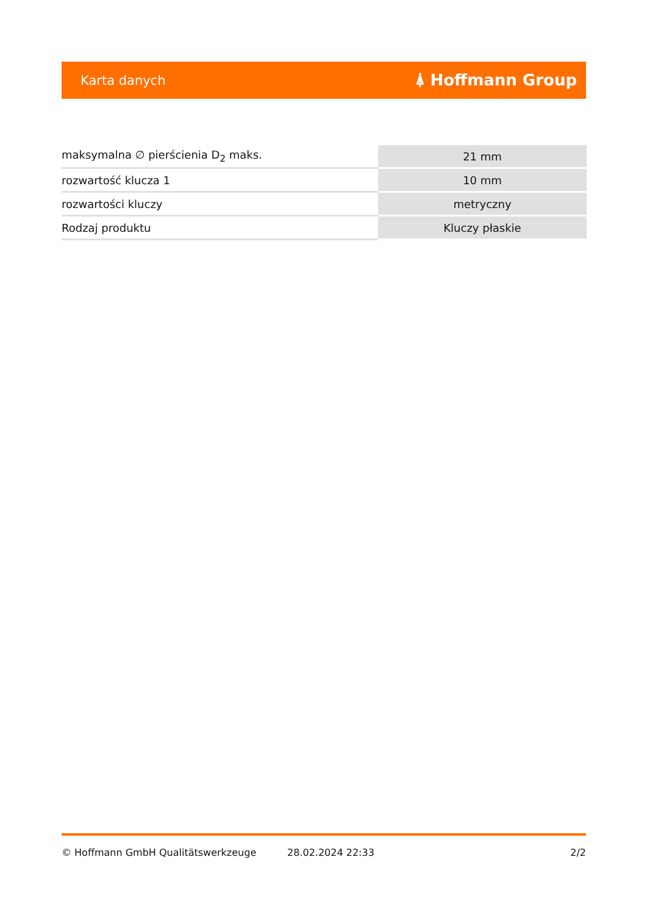Karta danych ⍋ Hoffmann Group
| maksymalna ∅ pierścienia D<sub>2</sub> maks. | 21 mm |
| rozwartość klucza 1 | 10 mm |
| rozwartości kluczy | metryczny |
| Rodzaj produktu | Kluczy płaskie |
© Hoffmann GmbH Qualitätswerkzeuge 28.02.2024 22:33 2/2